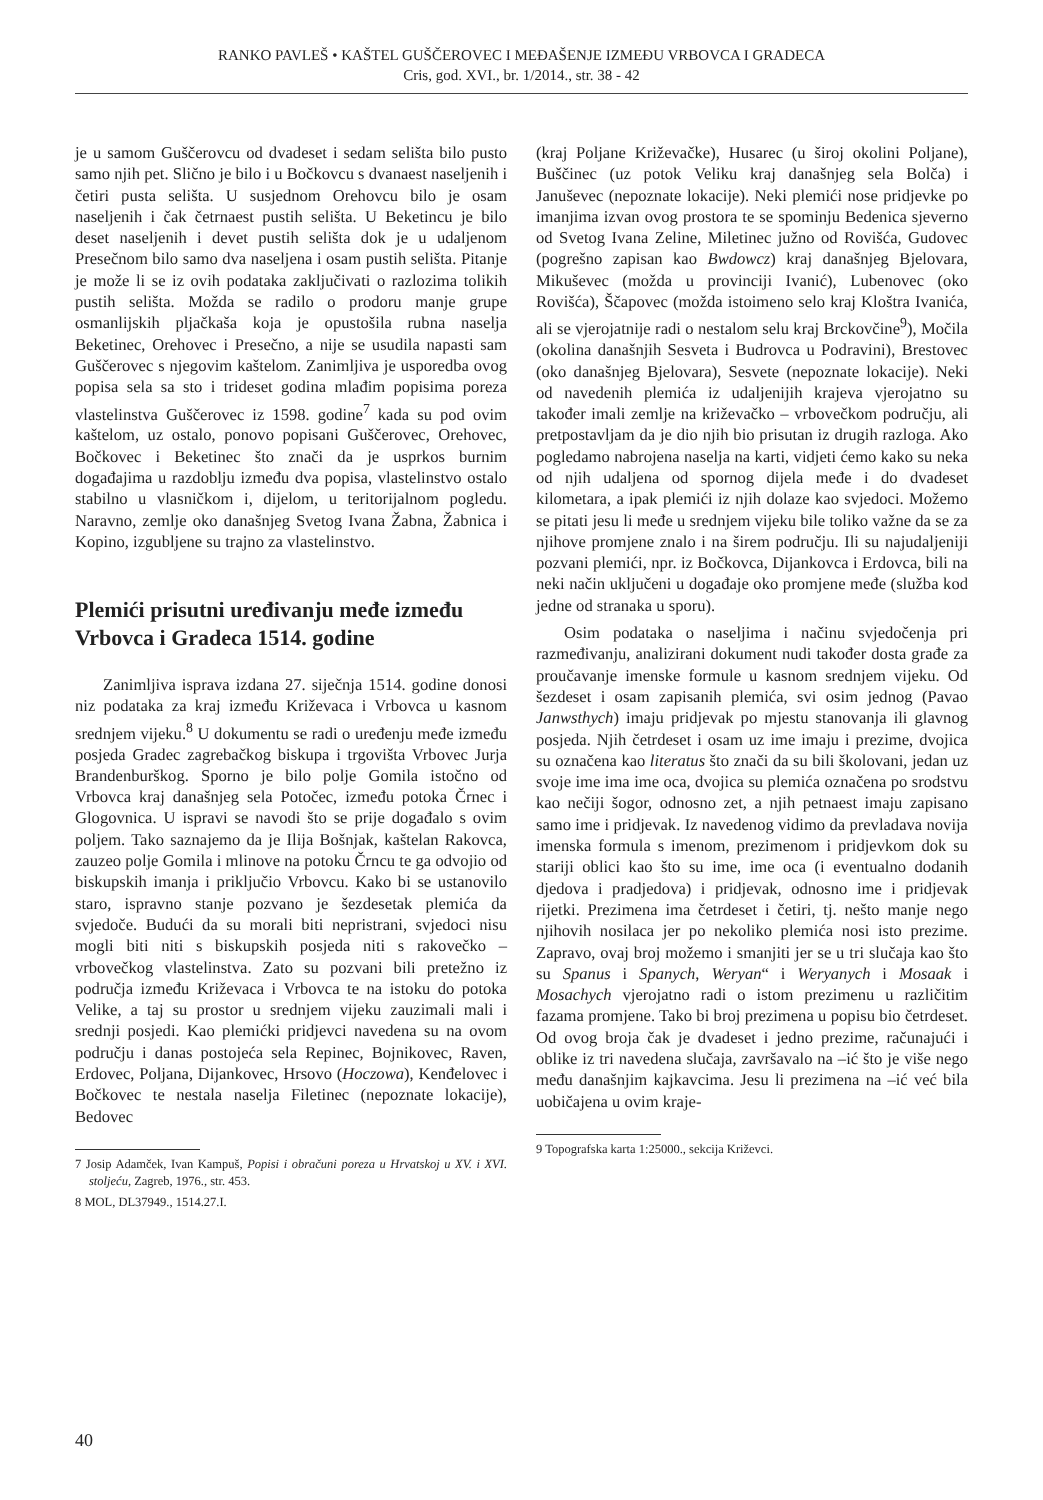RANKO PAVLEŠ • KAŠTEL GUŠČEROVEC I MEĐAŠENJE IZMEĐU VRBOVCA I GRADECA
Cris, god. XVI., br. 1/2014., str. 38 - 42
je u samom Guščerovcu od dvadeset i sedam selišta bilo pusto samo njih pet. Slično je bilo i u Bočkovcu s dvanaest naseljenih i četiri pusta selišta. U susjednom Orehovcu bilo je osam naseljenih i čak četrnaest pustih selišta. U Beketincu je bilo deset naseljenih i devet pustih selišta dok je u udaljenom Presečnom bilo samo dva naseljena i osam pustih selišta. Pitanje je može li se iz ovih podataka zaključivati o razlozima tolikih pustih selišta. Možda se radilo o prodoru manje grupe osmanlijskih pljačkaša koja je opustošila rubna naselja Beketinec, Orehovec i Presečno, a nije se usudila napasti sam Guščerovec s njegovim kaštelom. Zanimljiva je usporedba ovog popisa sela sa sto i trideset godina mlađim popisima poreza vlastelinstva Guščerovec iz 1598. godine<sup>7</sup> kada su pod ovim kaštelom, uz ostalo, ponovo popisani Guščerovec, Orehovec, Bočkovec i Beketinec što znači da je usprkos burnim događajima u razdoblju između dva popisa, vlastelinstvo ostalo stabilno u vlasničkom i, dijelom, u teritorijalnom pogledu. Naravno, zemlje oko današnjeg Svetog Ivana Žabna, Žabnica i Kopino, izgubljene su trajno za vlastelinstvo.
Plemići prisutni uređivanju međe između Vrbovca i Gradeca 1514. godine
Zanimljiva isprava izdana 27. siječnja 1514. godine donosi niz podataka za kraj između Križevaca i Vrbovca u kasnom srednjem vijeku.<sup>8</sup> U dokumentu se radi o uređenju međe između posjeda Gradec zagrebačkog biskupa i trgovišta Vrbovec Jurja Brandenburškog. Sporno je bilo polje Gomila istočno od Vrbovca kraj današnjeg sela Potočec, između potoka Črnec i Glogovnica. U ispravi se navodi što se prije događalo s ovim poljem. Tako saznajemo da je Ilija Bošnjak, kaštelan Rakovca, zauzeo polje Gomila i mlinove na potoku Črncu te ga odvojio od biskupskih imanja i priključio Vrbovcu. Kako bi se ustanovilo staro, ispravno stanje pozvano je šezdesetak plemića da svjedoče. Budući da su morali biti nepristrani, svjedoci nisu mogli biti niti s biskupskih posjeda niti s rakovečko – vrbovečkog vlastelinstva. Zato su pozvani bili pretežno iz područja između Križevaca i Vrbovca te na istoku do potoka Velike, a taj su prostor u srednjem vijeku zauzimali mali i srednji posjedi. Kao plemićki pridjevci navedena su na ovom području i danas postojeća sela Repinec, Bojnikovec, Raven, Erdovec, Poljana, Dijankovec, Hrsovo (Hoczowa), Kenđelovec i Bočkovec te nestala naselja Filetinec (nepoznate lokacije), Bedovec
7 Josip Adamček, Ivan Kampuš, Popisi i obračuni poreza u Hrvatskoj u XV. i XVI. stoljeću, Zagreb, 1976., str. 453.
8 MOL, DL37949., 1514.27.I.
(kraj Poljane Križevačke), Husarec (u široj okolini Poljane), Buščinec (uz potok Veliku kraj današnjeg sela Bolča) i Januševec (nepoznate lokacije). Neki plemići nose pridjevke po imanjima izvan ovog prostora te se spominju Bedenica sjeverno od Svetog Ivana Zeline, Miletinec južno od Rovišća, Gudovec (pogrešno zapisan kao Bwdowcz) kraj današnjeg Bjelovara, Mikuševec (možda u provinciji Ivanić), Lubenovec (oko Rovišća), Ščapovec (možda istoimeno selo kraj Kloštra Ivanića, ali se vjerojatnije radi o nestalom selu kraj Brckovčine<sup>9</sup>), Močila (okolina današnjih Sesveta i Budrovca u Podravini), Brestovec (oko današnjeg Bjelovara), Sesvete (nepoznate lokacije). Neki od navedenih plemića iz udaljenijih krajeva vjerojatno su također imali zemlje na križevačko – vrbovečkom području, ali pretpostavljam da je dio njih bio prisutan iz drugih razloga. Ako pogledamo nabrojena naselja na karti, vidjeti ćemo kako su neka od njih udaljena od spornog dijela međe i do dvadeset kilometara, a ipak plemići iz njih dolaze kao svjedoci. Možemo se pitati jesu li međe u srednjem vijeku bile toliko važne da se za njihove promjene znalo i na širem području. Ili su najudaljeniji pozvani plemići, npr. iz Bočkovca, Dijankovca i Erdovca, bili na neki način uključeni u događaje oko promjene međe (služba kod jedne od stranaka u sporu).
Osim podataka o naseljima i načinu svjedočenja pri razmeđivanju, analizirani dokument nudi također dosta građe za proučavanje imenske formule u kasnom srednjem vijeku. Od šezdeset i osam zapisanih plemića, svi osim jednog (Pavao Janwsthych) imaju pridjevak po mjestu stanovanja ili glavnog posjeda. Njih četrdeset i osam uz ime imaju i prezime, dvojica su označena kao literatus što znači da su bili školovani, jedan uz svoje ime ima ime oca, dvojica su plemića označena po srodstvu kao nečiji šogor, odnosno zet, a njih petnaest imaju zapisano samo ime i pridjevak. Iz navedenog vidimo da prevladava novija imenska formula s imenom, prezimenom i pridjevkom dok su stariji oblici kao što su ime, ime oca (i eventualno dodanih djedova i pradjedova) i pridjevak, odnosno ime i pridjevak rijetki. Prezimena ima četrdeset i četiri, tj. nešto manje nego njihovih nosilaca jer po nekoliko plemića nosi isto prezime. Zapravo, ovaj broj možemo i smanjiti jer se u tri slučaja kao što su Spanus i Spanych, Weryan“ i Weryanych i Mosaak i Mosachych vjerojatno radi o istom prezimenu u različitim fazama promjene. Tako bi broj prezimena u popisu bio četrdeset. Od ovog broja čak je dvadeset i jedno prezime, računajući i oblike iz tri navedena slučaja, završavalo na –ić što je više nego među današnjim kajkavcima. Jesu li prezimena na –ić već bila uobičajena u ovim kraje-
9 Topografska karta 1:25000., sekcija Križevci.
40